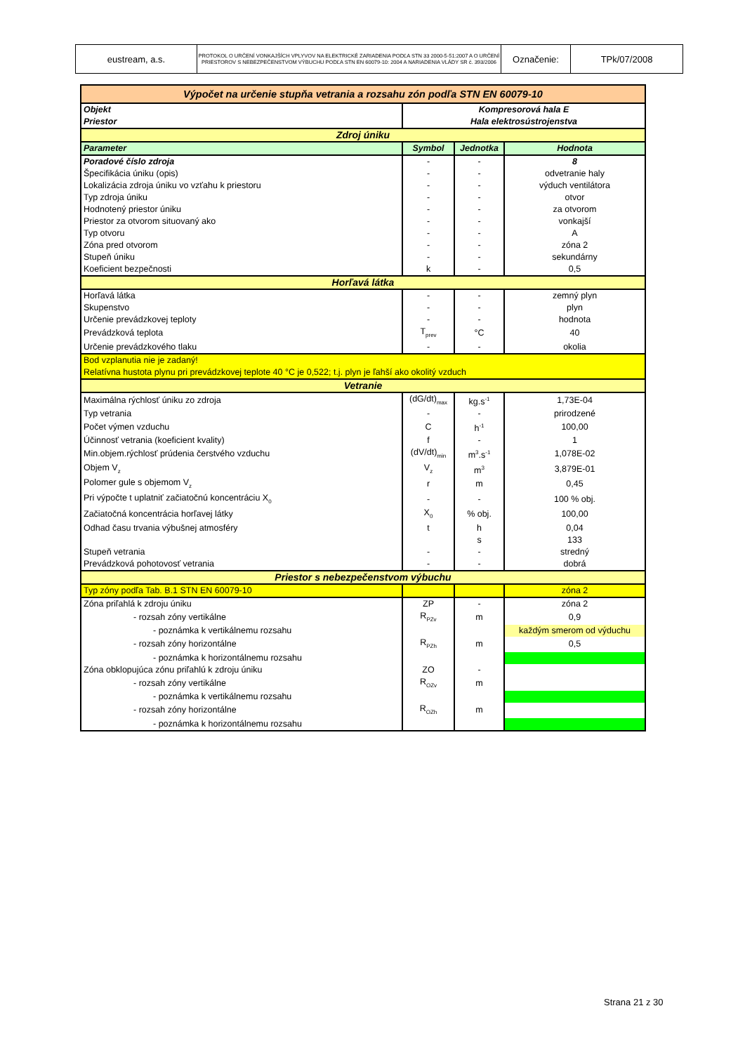| eustream, a.s. | PROTOKOL O URČENÍ VONKAJŠÍCH VPLYVOV NA ELEKTRICKÉ ZARIADENIA PODĽA STN 33 2000-5-51:2007 A O URČENÍ PRIESTOROV S NEBEZPEČENSTVOM VÝBUCHU PODĽA STN EN 60079-10: 2004 A NARIADENIA VLÁDY SR č. 393/2006 | Označenie: | TPk/07/2008 |
| Výpočet na určenie stupňa vetrania a rozsahu zón podľa STN EN 60079-10 | | | |
| Objekt | Kompresorová hala E | | |
| Priestor | Hala elektrosústrojenstva | | |
| Zdroj úniku | | | |
| Parameter | Symbol | Jednotka | Hodnota |
| Poradové číslo zdroja | - | - | 8 |
| Špecifikácia úniku (opis) | - | - | odvetranie haly |
| Lokalizácia zdroja úniku vo vzťahu k priestoru | - | - | výduch ventilátora |
| Typ zdroja úniku | - | - | otvor |
| Hodnotený priestor úniku | - | - | za otvorom |
| Priestor za otvorom situovaný ako | - | - | vonkajší |
| Typ otvoru | - | - | A |
| Zóna pred otvorom | - | - | zóna 2 |
| Stupeň úniku | - | - | sekundárny |
| Koeficient bezpečnosti | k | - | 0,5 |
| Horľavá látka | | | |
| Horľavá látka | - | - | zemný plyn |
| Skupenstvo | - | - | plyn |
| Určenie prevádzkovej teploty | - | - | hodnota |
| Prevádzková teplota | T<sub>prev</sub> | °C | 40 |
| Určenie prevádzkového tlaku | - | - | okolia |
| Bod vzplanutia nie je zadaný! | | | |
| Relatívna hustota plynu pri prevádzkovej teplote 40 °C je 0,522; t.j. plyn je ľahší ako okolitý vzduch | | | |
| Vetranie | | | |
| Maximálna rýchlosť úniku zo zdroja | (dG/dt)<sub>max</sub> | kg.s<sup>-1</sup> | 1,73E-04 |
| Typ vetrania | - | - | prirodzené |
| Počet výmen vzduchu | C | h<sup>-1</sup> | 100,00 |
| Účinnosť vetrania (koeficient kvality) | f | - | 1 |
| Min.objem.rýchlosť prúdenia čerstvého vzduchu | (dV/dt)<sub>min</sub> | m<sup>3</sup>.s<sup>-1</sup> | 1,078E-02 |
| Objem V<sub>z</sub> | V<sub>z</sub> | m<sup>3</sup> | 3,879E-01 |
| Polomer gule s objemom V<sub>z</sub> | r | m | 0,45 |
| Pri výpočte t uplatniť začiatočnú koncentráciu X<sub>0</sub> | - | - | 100 % obj. |
| Začiatočná koncentrácia horľavej látky | X<sub>0</sub> | % obj. | 100,00 |
| Odhad času trvania výbušnej atmosféry | t | h | 0,04 |
| | | s | 133 |
| Stupeň vetrania | - | - | stredný |
| Prevádzková pohotovosť vetrania | - | - | dobrá |
| Priestor s nebezpečenstvom výbuchu | | | |
| Typ zóny podľa Tab. B.1 STN EN 60079-10 | | | zóna 2 |
| Zóna priľahlá k zdroju úniku | ZP | - | zóna 2 |
| - rozsah zóny vertikálne | R<sub>PZv</sub> | m | 0,9 |
| - poznámka k vertikálnemu rozsahu | | | každým smerom od výduchu |
| - rozsah zóny horizontálne | R<sub>PZh</sub> | m | 0,5 |
| - poznámka k horizontálnemu rozsahu | | | |
| Zóna obklopujúca zónu priľahlú k zdroju úniku | ZO | - | |
| - rozsah zóny vertikálne | R<sub>OZv</sub> | m | |
| - poznámka k vertikálnemu rozsahu | | | |
| - rozsah zóny horizontálne | R<sub>OZh</sub> | m | |
| - poznámka k horizontálnemu rozsahu | | | |
Strana 21 z 30